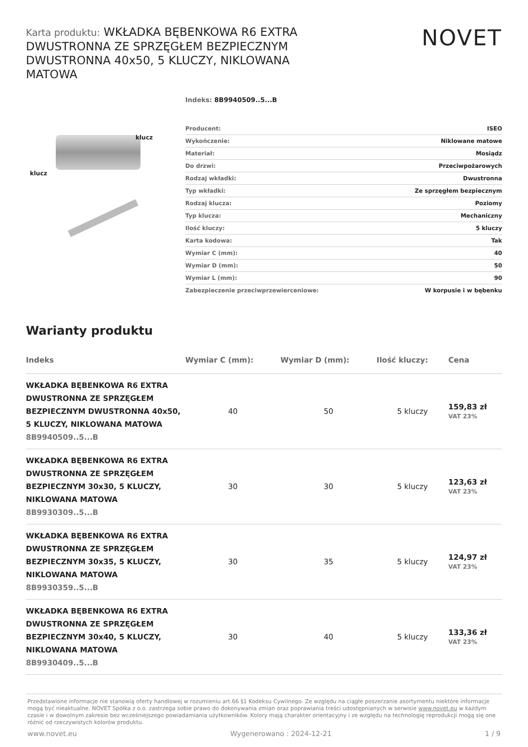Karta produktu: WKŁADKA BĘBENKOWA R6 EXTRA DWUSTRONNA ZE SPRZĘGŁEM BEZPIECZNYM DWUSTRONNA 40x50, 5 KLUCZY, NIKLOWANA MATOWA
NOVET
klucz
klucz
Indeks: 8B9940509..5...B
| Producent: | ISEO |
| Wykończenie: | Niklowane matowe |
| Materiał: | Mosiądz |
| Do drzwi: | Przeciwpożarowych |
| Rodzaj wkładki: | Dwustronna |
| Typ wkładki: | Ze sprzęgłem bezpiecznym |
| Rodzaj klucza: | Poziomy |
| Typ klucza: | Mechaniczny |
| Ilość kluczy: | 5 kluczy |
| Karta kodowa: | Tak |
| Wymiar C (mm): | 40 |
| Wymiar D (mm): | 50 |
| Wymiar L (mm): | 90 |
| Zabezpieczenie przeciwprzewierceniowe: | W korpusie i w bębenku |
Warianty produktu
| Indeks | Wymiar C (mm): | Wymiar D (mm): | Ilość kluczy: | Cena |
| --- | --- | --- | --- | --- |
| WKŁADKA BĘBENKOWA R6 EXTRA DWUSTRONNA ZE SPRZĘGŁEM BEZPIECZNYM DWUSTRONNA 40x50, 5 KLUCZY, NIKLOWANA MATOWA 8B9940509..5...B | 40 | 50 | 5 kluczy | 159,83 zł VAT 23% |
| WKŁADKA BĘBENKOWA R6 EXTRA DWUSTRONNA ZE SPRZĘGŁEM BEZPIECZNYM 30x30, 5 KLUCZY, NIKLOWANA MATOWA 8B9930309..5...B | 30 | 30 | 5 kluczy | 123,63 zł VAT 23% |
| WKŁADKA BĘBENKOWA R6 EXTRA DWUSTRONNA ZE SPRZĘGŁEM BEZPIECZNYM 30x35, 5 KLUCZY, NIKLOWANA MATOWA 8B9930359..5...B | 30 | 35 | 5 kluczy | 124,97 zł VAT 23% |
| WKŁADKA BĘBENKOWA R6 EXTRA DWUSTRONNA ZE SPRZĘGŁEM BEZPIECZNYM 30x40, 5 KLUCZY, NIKLOWANA MATOWA 8B9930409..5...B | 30 | 40 | 5 kluczy | 133,36 zł VAT 23% |
Przedstawione informacje nie stanowią oferty handlowej w rozumieniu art.66 §1 Kodeksu Cywilnego. Ze względu na ciągłe poszerzanie asortymentu niektóre informacje mogą być nieaktualne. NOVET Spółka z o.o. zastrzega sobie prawo do dokonywania zmian oraz poprawiania treści udostępnianych w serwisie www.novet.eu w każdym czasie i w dowolnym zakresie bez wcześniejszego powiadamiania użytkowników. Kolory mają charakter orientacyjny i ze względu na technologię reprodukcji mogą się one różnić od rzeczywistych kolorów produktu.
www.novet.eu Wygenerowano : 2024-12-21 1 / 9